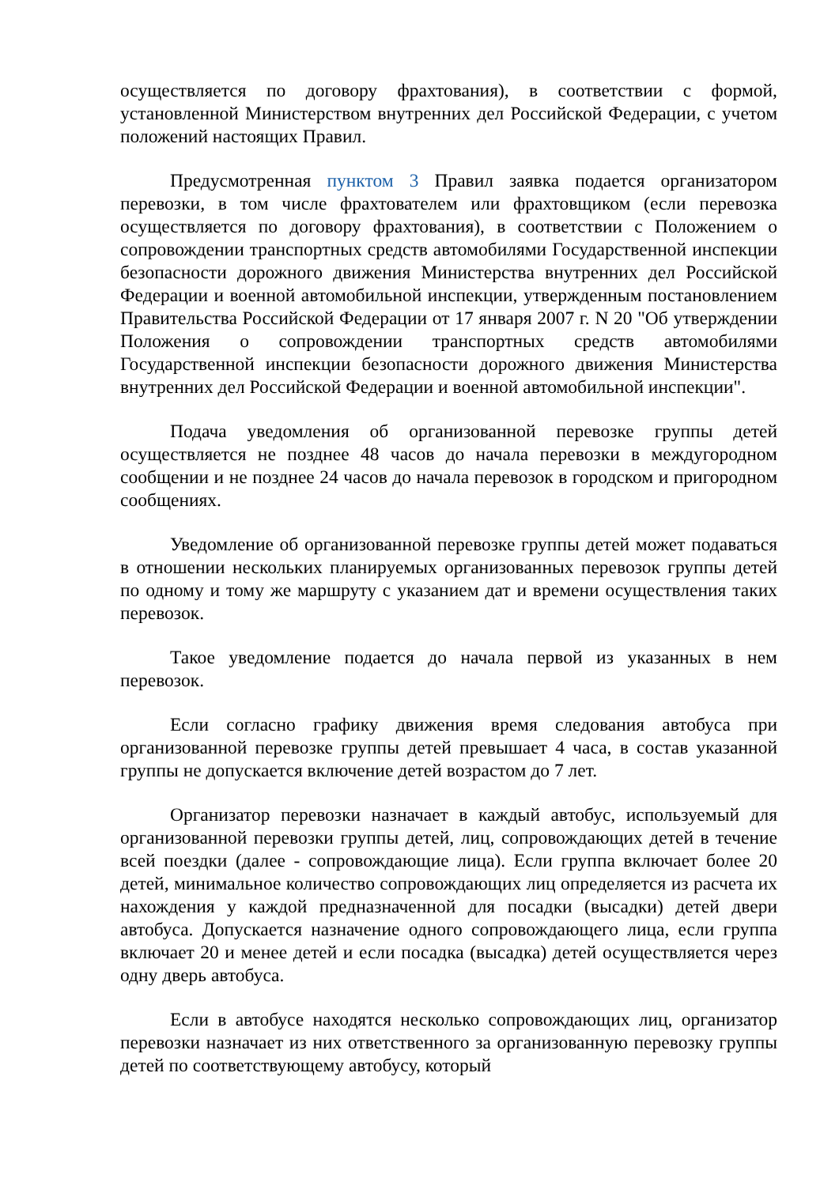осуществляется по договору фрахтования), в соответствии с формой, установленной Министерством внутренних дел Российской Федерации, с учетом положений настоящих Правил.
Предусмотренная пунктом 3 Правил заявка подается организатором перевозки, в том числе фрахтователем или фрахтовщиком (если перевозка осуществляется по договору фрахтования), в соответствии с Положением о сопровождении транспортных средств автомобилями Государственной инспекции безопасности дорожного движения Министерства внутренних дел Российской Федерации и военной автомобильной инспекции, утвержденным постановлением Правительства Российской Федерации от 17 января 2007 г. N 20 "Об утверждении Положения о сопровождении транспортных средств автомобилями Государственной инспекции безопасности дорожного движения Министерства внутренних дел Российской Федерации и военной автомобильной инспекции".
Подача уведомления об организованной перевозке группы детей осуществляется не позднее 48 часов до начала перевозки в междугородном сообщении и не позднее 24 часов до начала перевозок в городском и пригородном сообщениях.
Уведомление об организованной перевозке группы детей может подаваться в отношении нескольких планируемых организованных перевозок группы детей по одному и тому же маршруту с указанием дат и времени осуществления таких перевозок.
Такое уведомление подается до начала первой из указанных в нем перевозок.
Если согласно графику движения время следования автобуса при организованной перевозке группы детей превышает 4 часа, в состав указанной группы не допускается включение детей возрастом до 7 лет.
Организатор перевозки назначает в каждый автобус, используемый для организованной перевозки группы детей, лиц, сопровождающих детей в течение всей поездки (далее - сопровождающие лица). Если группа включает более 20 детей, минимальное количество сопровождающих лиц определяется из расчета их нахождения у каждой предназначенной для посадки (высадки) детей двери автобуса. Допускается назначение одного сопровождающего лица, если группа включает 20 и менее детей и если посадка (высадка) детей осуществляется через одну дверь автобуса.
Если в автобусе находятся несколько сопровождающих лиц, организатор перевозки назначает из них ответственного за организованную перевозку группы детей по соответствующему автобусу, который